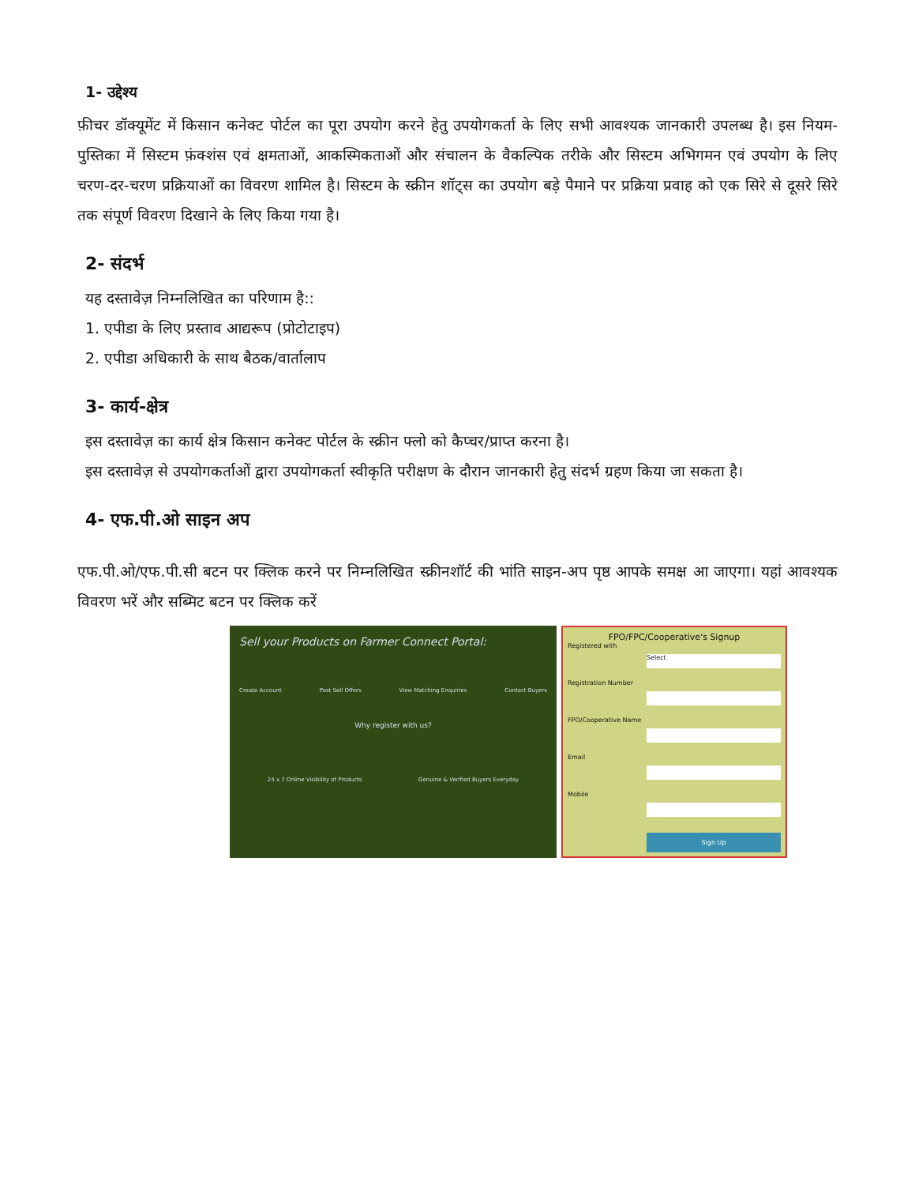1- उद्देश्य
फ़ीचर डॉक्यूमेंट में किसान कनेक्ट पोर्टल का पूरा उपयोग करने हेतु उपयोगकर्ता के लिए सभी आवश्यक जानकारी उपलब्ध है। इस नियम-पुस्तिका में सिस्टम फ़ंक्शंस एवं क्षमताओं, आकस्मिकताओं और संचालन के वैकल्पिक तरीके और सिस्टम अभिगमन एवं उपयोग के लिए चरण-दर-चरण प्रक्रियाओं का विवरण शामिल है। सिस्टम के स्क्रीन शॉट्स का उपयोग बड़े पैमाने पर प्रक्रिया प्रवाह को एक सिरे से दूसरे सिरे तक संपूर्ण विवरण दिखाने के लिए किया गया है।
2- संदर्भ
यह दस्तावेज़ निम्नलिखित का परिणाम है::
1. एपीडा के लिए प्रस्ताव आद्यरूप (प्रोटोटाइप)
2. एपीडा अधिकारी के साथ बैठक/वार्तालाप
3- कार्य-क्षेत्र
इस दस्तावेज़ का कार्य क्षेत्र किसान कनेक्ट पोर्टल के स्क्रीन फ्लो को कैप्चर/प्राप्त करना है।
इस दस्तावेज़ से उपयोगकर्ताओं द्वारा उपयोगकर्ता स्वीकृति परीक्षण के दौरान जानकारी हेतु संदर्भ ग्रहण किया जा सकता है।
4- एफ.पी.ओ साइन अप
एफ.पी.ओ/एफ.पी.सी बटन पर क्लिक करने पर निम्नलिखित स्क्रीनशॉर्ट की भांति साइन-अप पृष्ठ आपके समक्ष आ जाएगा। यहां आवश्यक विवरण भरें और सब्मिट बटन पर क्लिक करें
Sell your Products on Farmer Connect Portal:
Create Account Post Sell Offers View Matching Enquiries Contact Buyers
Why register with us?
24 x 7 Online Visibility of Products Genuine & Verified Buyers Everyday
FPO/FPC/Cooperative's Signup
Registered with
Select
Registration Number
FPO/Cooperative Name
Email
Mobile
Sign Up